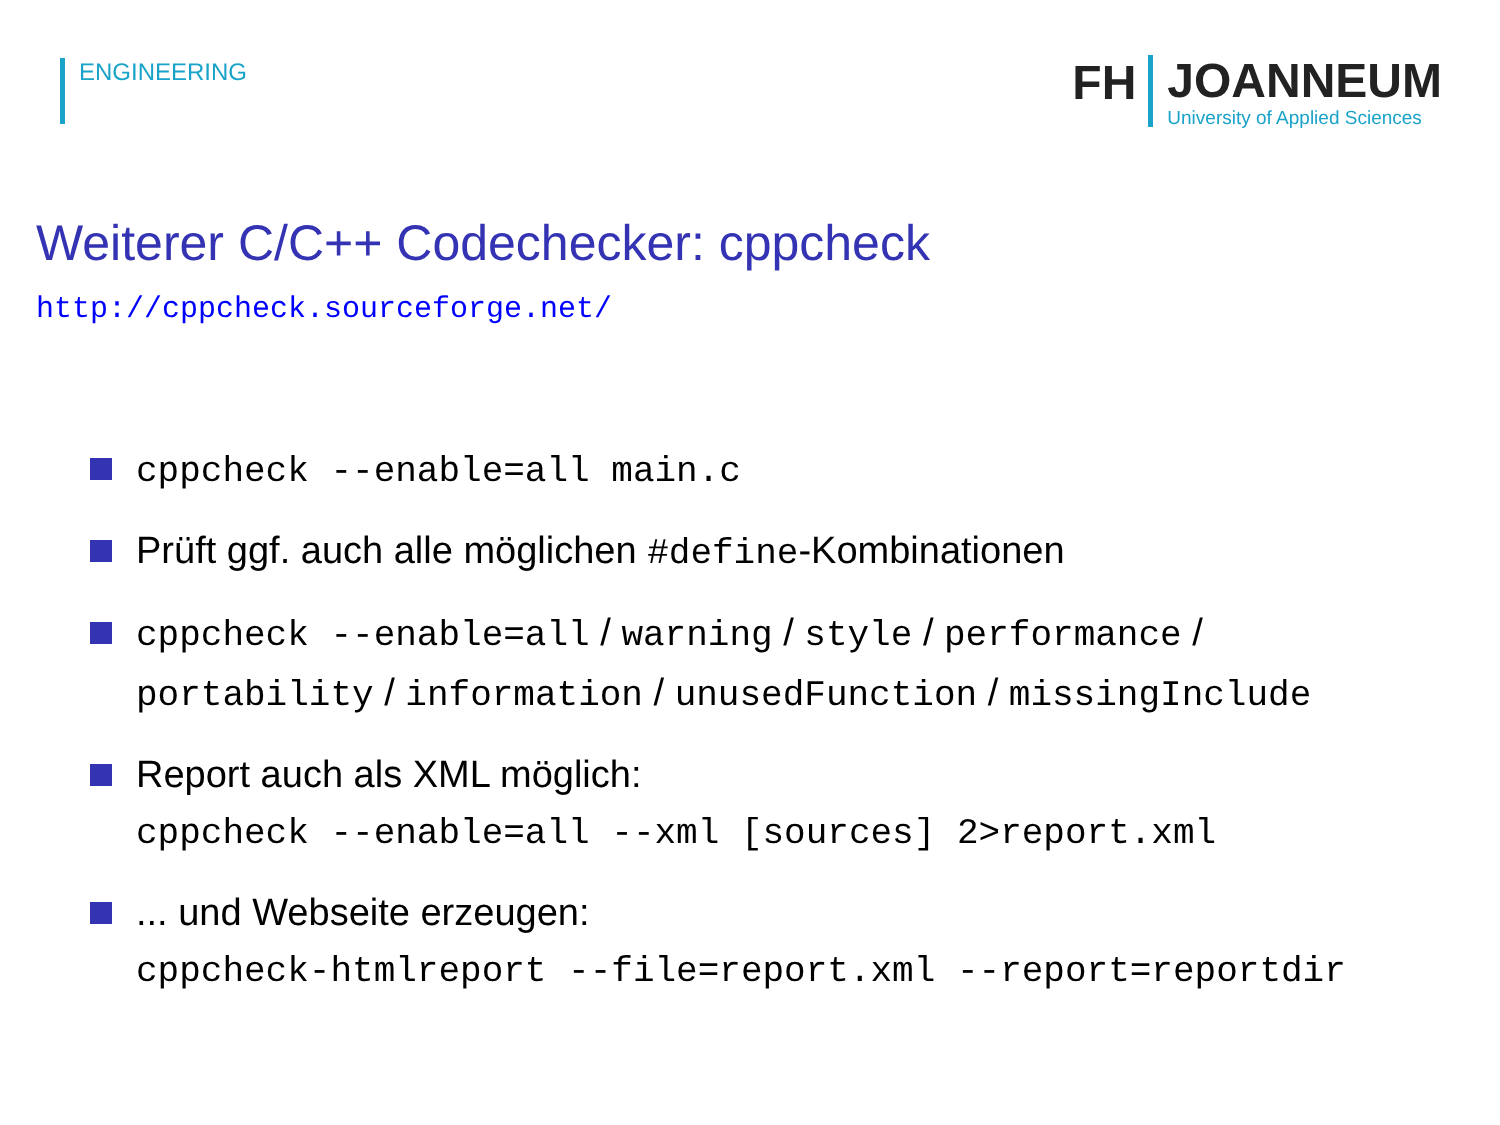ENGINEERING
FH
JOANNEUM
University of Applied Sciences
Weiterer C/C++ Codechecker: cppcheck
http://cppcheck.sourceforge.net/
cppcheck --enable=all main.c
Prüft ggf. auch alle möglichen #define-Kombinationen
cppcheck --enable=all / warning / style / performance /
portability / information / unusedFunction / missingInclude
Report auch als XML möglich:
cppcheck --enable=all --xml [sources] 2>report.xml
... und Webseite erzeugen:
cppcheck-htmlreport --file=report.xml --report=reportdir